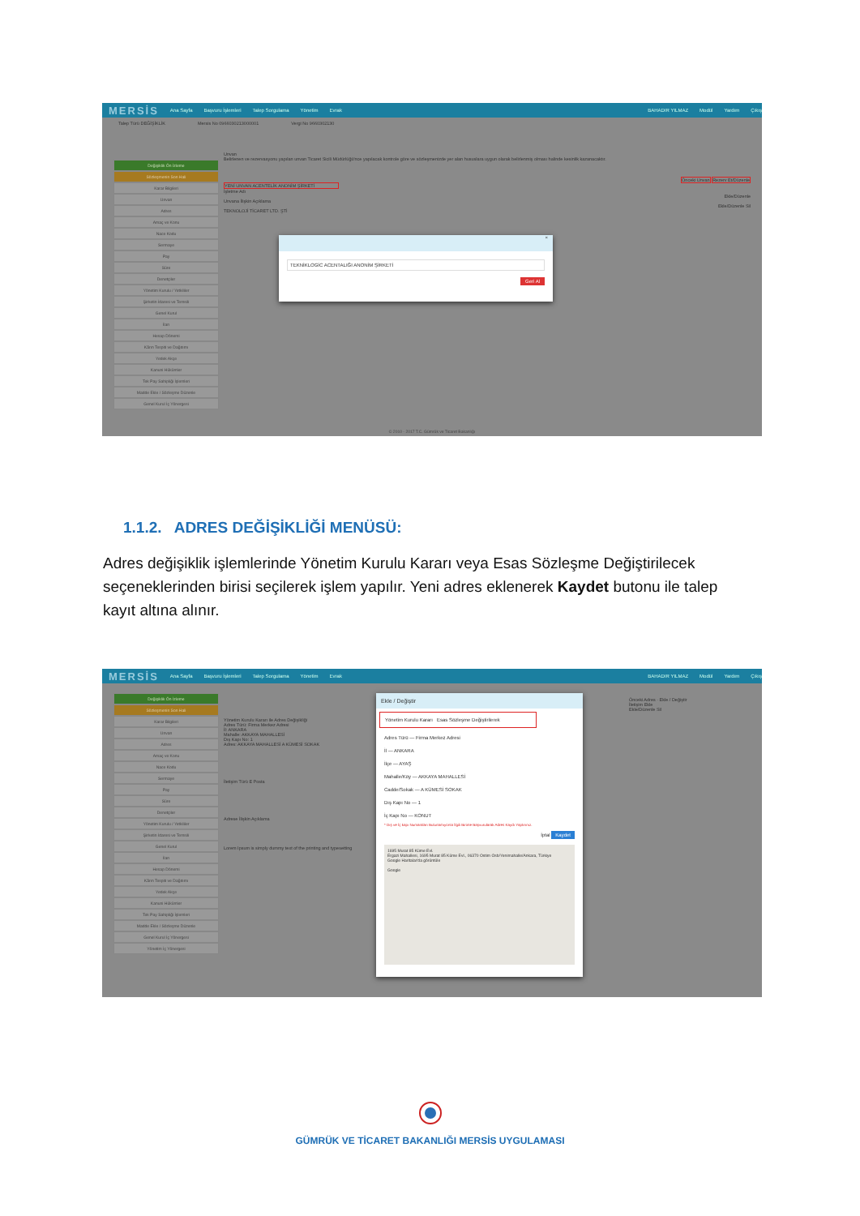MERSİS Ana Sayfa Başvuru İşlemleri Talep Sorgulama Yönetim Evrak BAHADIR YILMAZ Modül Yardım Çıkış
Talep Türü DEĞİŞİKLİK Mersis No 0966030213000001 Vergi No 9660302130
Değişiklik Ön İzleme
Sözleşmenin Son Hali
Karar Bilgileri
Unvan
Adres
Amaç ve Konu
Nace Kodu
Sermaye
Pay
Süre
Denetçiler
Yönetim Kurulu / Yetkililer
Şirketin İdaresi ve Temsili
Genel Kurul
İlan
Hesap Dönemi
Kârın Tespiti ve Dağıtımı
Yedek Akçe
Kanuni Hükümler
Tek Pay Sahipliği İşlemleri
Madde Ekle / Sözleşme Düzenle
Genel Kurul İç Yönergesi
Unvan
Belirlenen ve rezervasyonu yapılan unvan Ticaret Sicili Müdürlüğü'nce yapılacak kontrole göre ve sözleşmenizde yer alan hususlara uygun olarak belirlenmiş olması halinde kesinlik kazanacaktır.
Önceki Unvan Rezerv Et/Düzenle
YENİ UNVAN ACENTELİK ANONİM ŞİRKETİ
İşletme Adı
Ekle/Düzenle
Unvana İlişkin Açıklama
Ekle/Düzenle Sil
TEKNOLOJİ TİCARET LTD. ŞTİ
×
TEKNİKLOGİC ACENTALIĞI ANONİM ŞİRKETİ
Geri Al
© 2010 - 2017 T.C. Gümrük ve Ticaret Bakanlığı
1.1.2. ADRES DEĞİŞİKLİĞİ MENÜSÜ:
Adres değişiklik işlemlerinde Yönetim Kurulu Kararı veya Esas Sözleşme Değiştirilecek seçeneklerinden birisi seçilerek işlem yapılır. Yeni adres eklenerek Kaydet butonu ile talep kayıt altına alınır.
MERSİS Ana Sayfa Başvuru İşlemleri Talep Sorgulama Yönetim Evrak BAHADIR YILMAZ Modül Yardım Çıkış
Değişiklik Ön İzleme
Sözleşmenin Son Hali
Karar Bilgileri
Unvan
Adres
Amaç ve Konu
Nace Kodu
Sermaye
Pay
Süre
Denetçiler
Yönetim Kurulu / Yetkililer
Şirketin İdaresi ve Temsili
Genel Kurul
İlan
Hesap Dönemi
Kârın Tespiti ve Dağıtımı
Yedek Akçe
Kanuni Hükümler
Tek Pay Sahipliği İşlemleri
Madde Ekle / Sözleşme Düzenle
Genel Kurul İç Yönergesi
Yönetim İç Yönergesi
Yönetim Kurulu Kararı ile Adres Değişikliği
Adres Türü: Firma Merkez Adresi
İl: ANKARA
Mahalle: AKKAYA MAHALLESİ
Dış Kapı No: 1
Adres: AKKAYA MAHALLESİ A KÜMESİ SOKAK
İletişim Türü E Posta
Adrese İlişkin Açıklama
Lorem Ipsum is simply dummy text of the printing and typesetting
Önceki Adres · Ekle / Değiştir
İletişim Ekle
Ekle/Düzenle Sil
Ekle / Değiştir
Yönetim Kurulu Kararı Esas Sözleşme Değiştirilerek
Adres Türü — Firma Merkez Adresi
İl — ANKARA
İlçe — AYAŞ
Mahalle/Köy — AKKAYA MAHALLESİ
Cadde/Sokak — A KÜMESİ SOKAK
Dış Kapı No — 1
İç Kapı No — KONUT
* Dış ve İç kapı Numaraları Bulunamıyorsa İlgili Birime Başvurularak Adres Kaydı Yaptırınız.
İptal Kaydet
1695 Murat 85 Küme Evl.
Ergazi Mahallesi, 1695 Murat 85 Küme Evl., 06370 Ostim Osb/Yenimahalle/Ankara, Türkiye
Google Haritalar'da görüntüle
Google
GÜMRÜK VE TİCARET BAKANLIĞI MERSİS UYGULAMASI